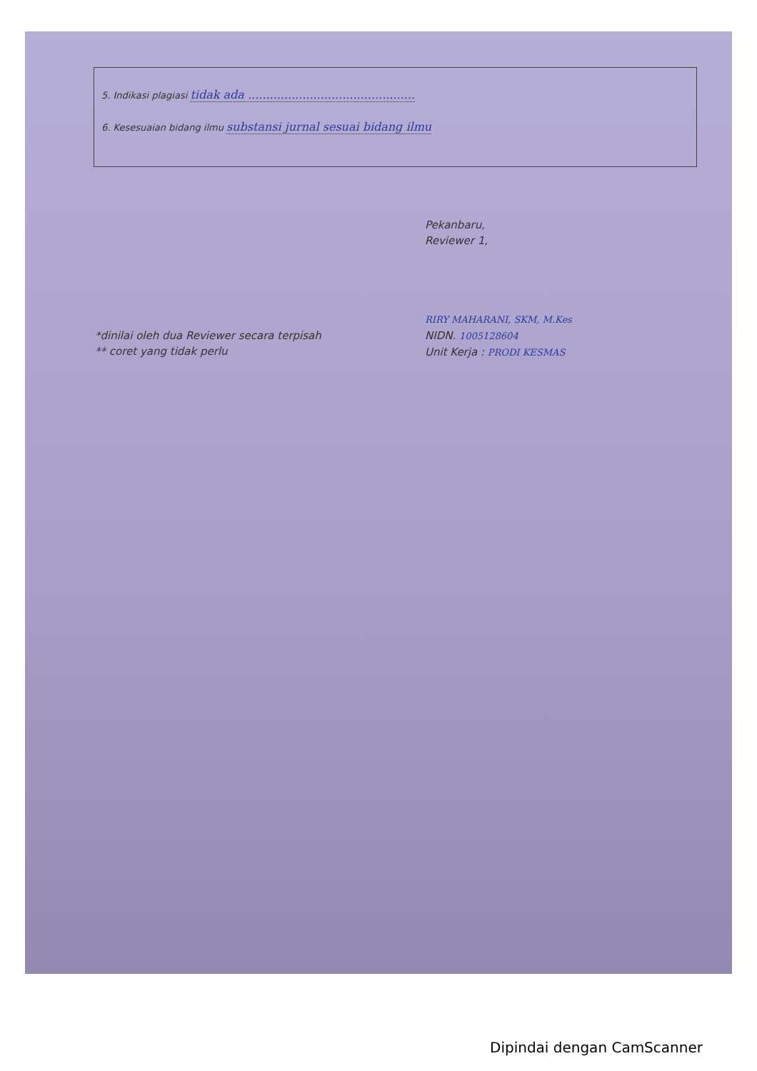5. Indikasi plagiasi tidak ada ..............................................
6. Kesesuaian bidang ilmu substansi jurnal sesuai bidang ilmu
Pekanbaru,
Reviewer 1,
RIRY MAHARANI, SKM, M.Kes
NIDN. 1005128604
Unit Kerja : PRODI KESMAS
*dinilai oleh dua Reviewer secara terpisah
** coret yang tidak perlu
Dipindai dengan CamScanner